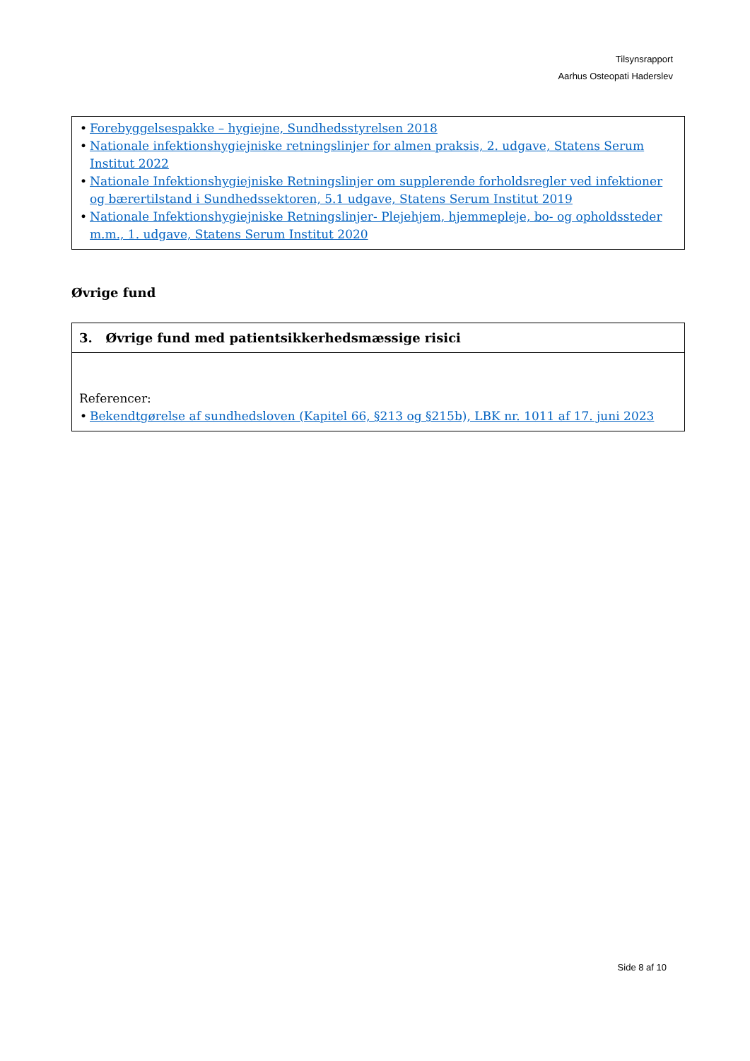Tilsynsrapport
Aarhus Osteopati Haderslev
• Forebyggelsespakke – hygiejne, Sundhedsstyrelsen 2018
• Nationale infektionshygiejniske retningslinjer for almen praksis, 2. udgave, Statens Serum Institut 2022
• Nationale Infektionshygiejniske Retningslinjer om supplerende forholdsregler ved infektioner og bærertilstand i Sundhedssektoren, 5.1 udgave, Statens Serum Institut 2019
• Nationale Infektionshygiejniske Retningslinjer- Plejehjem, hjemmepleje, bo- og opholdssteder m.m., 1. udgave, Statens Serum Institut 2020
Øvrige fund
3. Øvrige fund med patientsikkerhedsmæssige risici
Referencer:
• Bekendtgørelse af sundhedsloven (Kapitel 66, §213 og §215b), LBK nr. 1011 af 17. juni 2023
Side 8 af 10